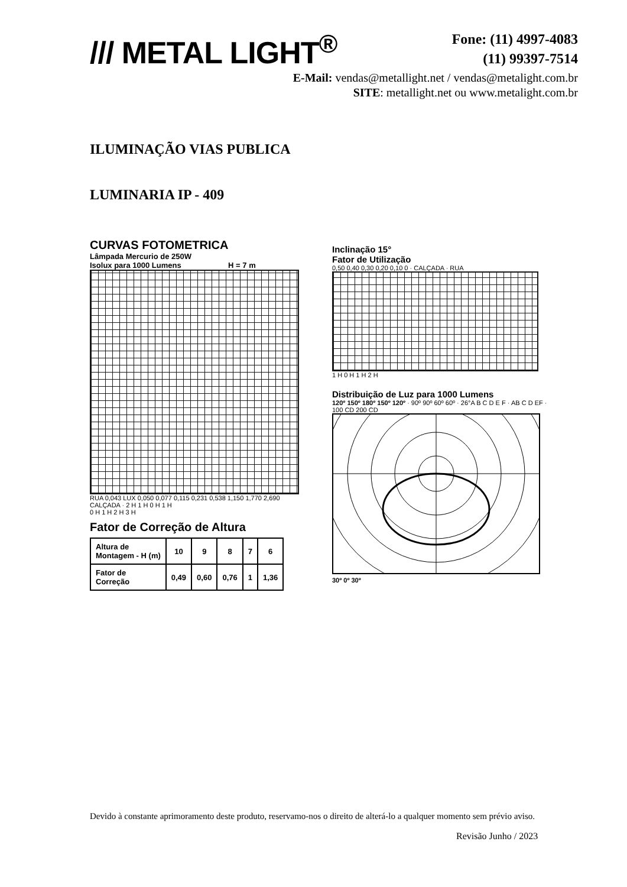/// METAL LIGHT<sup>®</sup>
Fone: (11) 4997-4083
(11) 99397-7514
E-Mail: vendas@metallight.net / vendas@metalight.com.br
SITE: metallight.net ou www.metalight.com.br
ILUMINAÇÃO VIAS PUBLICA
LUMINARIA IP - 409
CURVAS FOTOMETRICA
Lâmpada Mercurio de 250W
Isolux para 1000 Lumens H = 7 m
RUA 0,043 LUX 0,050 0,077 0,115 0,231 0,538 1,150 1,770 2,690 CALÇADA · 2 H 1 H 0 H 1 H
0 H 1 H 2 H 3 H
Fator de Correção de Altura
| Altura de Montagem - H (m) | 10 | 9 | 8 | 7 | 6 |
| Fator de Correção | 0,49 | 0,60 | 0,76 | 1 | 1,36 |
Inclinação 15°
Fator de Utilização
0,50 0,40 0,30 0,20 0,10 0 · CALÇADA · RUA
1 H 0 H 1 H 2 H
Distribuição de Luz para 1000 Lumens
120º 150º 180º 150º 120º · 90º 90º 60º 60º · 26°A B C D E F · AB C D EF · 100 CD 200 CD
30º 0º 30º
Devido à constante aprimoramento deste produto, reservamo-nos o direito de alterá-lo a qualquer momento sem prévio aviso.
Revisão Junho / 2023